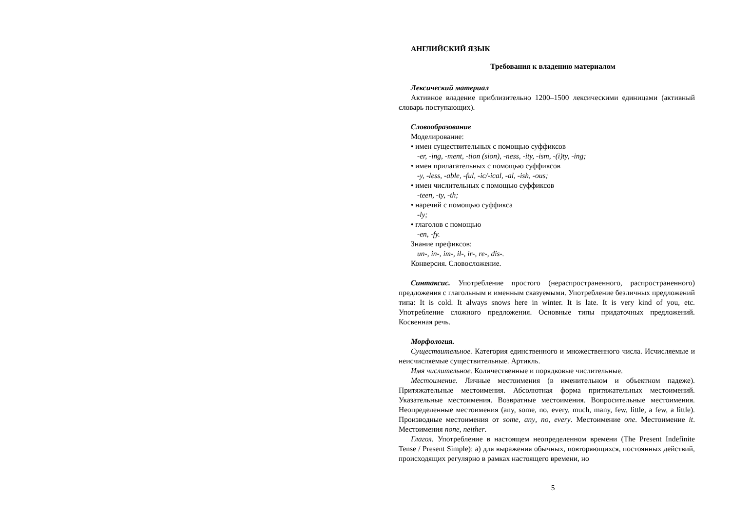АНГЛИЙСКИЙ ЯЗЫК
Требования к владению материалом
Лексический материал
Активное владение приблизительно 1200–1500 лексическими единицами (активный словарь поступающих).
Словообразование
Моделирование:
• имен существительных с помощью суффиксов
-er, -ing, -ment, -tion (sion), -ness, -ity, -ism, -(i)ty, -ing;
• имен прилагательных с помощью суффиксов
-y, -less, -able, -ful, -ic/-ical, -al, -ish, -ous;
• имен числительных с помощью суффиксов
-teen, -ty, -th;
• наречий с помощью суффикса
-ly;
• глаголов с помощью
-en, -fy.
Знание префиксов:
un-, in-, im-, il-, ir-, re-, dis-.
Конверсия. Словосложение.
Синтаксис. Употребление простого (нераспространенного, распространенного) предложения с глагольным и именным сказуемыми. Употребление безличных предложений типа: It is cold. It always snows here in winter. It is late. It is very kind of you, etc. Употребление сложного предложения. Основные типы придаточных предложений. Косвенная речь.
Морфология.
Существительное. Категория единственного и множественного числа. Исчисляемые и неисчисляемые существительные. Артикль.
Имя числительное. Количественные и порядковые числительные.
Местоимение. Личные местоимения (в именительном и объектном падеже). Притяжательные местоимения. Абсолютная форма притяжательных местоимений. Указательные местоимения. Возвратные местоимения. Вопросительные местоимения. Неопределенные местоимения (any, some, no, every, much, many, few, little, a few, a little). Производные местоимения от some, any, no, every. Местоимение one. Местоимение it. Местоимения none, neither.
Глагол. Употребление в настоящем неопределенном времени (The Present Indefinite Tense / Present Simple): а) для выражения обычных, повторяющихся, постоянных действий, происходящих регулярно в рамках настоящего времени, но
5